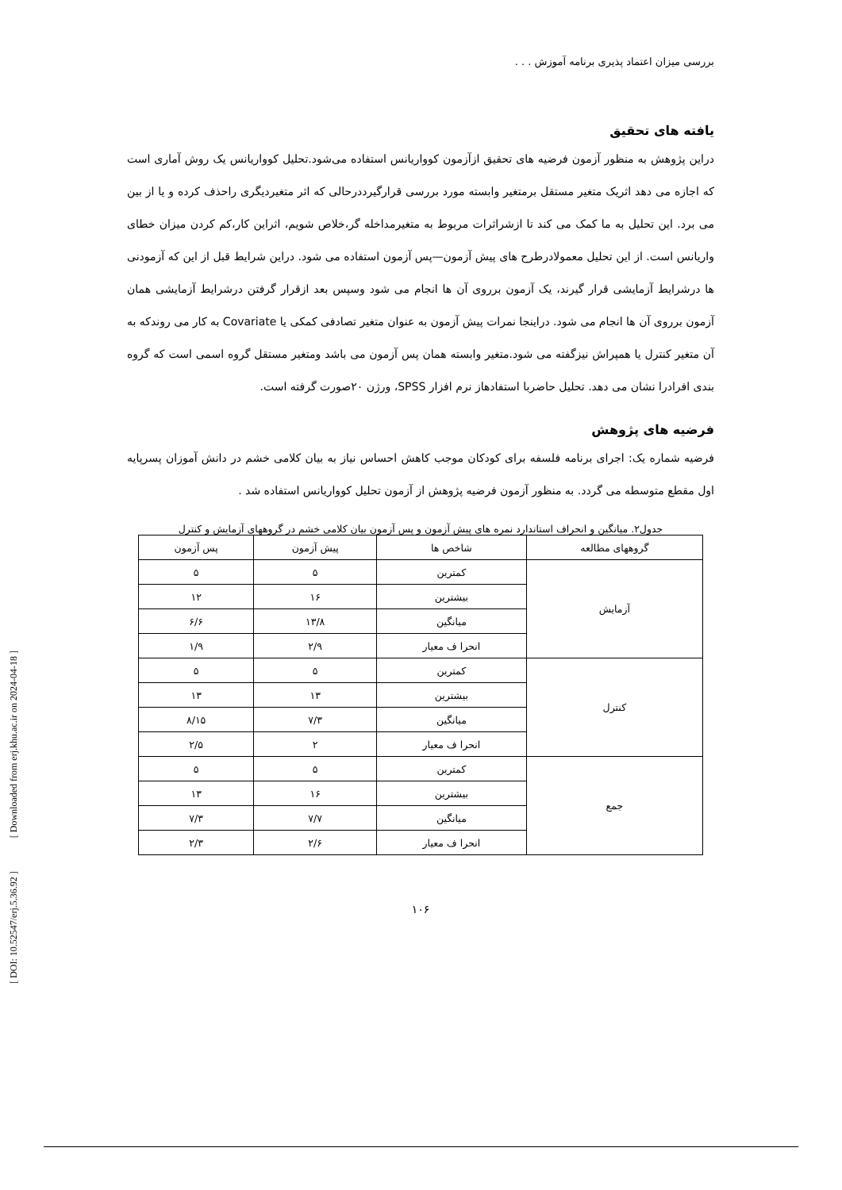بررسی میزان اعتماد پذیری برنامه آموزش . . .
یافته های تحقیق
دراین پژوهش به منظور آزمون فرضیه های تحقیق ازآزمون کوواریانس استفاده می‌شود.تحلیل کوواریانس یک روش آماری است که اجازه می دهد اثریک متغیر مستقل برمتغیر وابسته مورد بررسی قرارگیرددرحالی که اثر متغیردیگری راحذف کرده و یا از بین می برد. این تحلیل به ما کمک می کند تا ازشراثرات مربوط به متغیرمداخله گر،خلاص شویم، اثراین کار،کم کردن میزان خطای واریانس است. از این تحلیل معمولادرطرح های پیش آزمون—پس آزمون استفاده می شود. دراین شرایط قبل از این که آزمودنی ها درشرایط آزمایشی قرار گیرند، یک آزمون برروی آن ها انجام می شود وسپس بعد ازقرار گرفتن درشرایط آزمایشی همان آزمون برروی آن ها انجام می شود. دراینجا نمرات پیش آزمون به عنوان متغیر تصادفی کمکی یا Covariate به کار می روندکه به آن متغیر کنترل یا همپراش نیزگفته می شود.متغیر وابسته همان پس آزمون می باشد ومتغیر مستقل گروه اسمی است که گروه بندی افرادرا نشان می دهد. تحلیل حاضربا استفادهاز نرم افزار SPSS، ورژن ۲۰صورت گرفته است.
فرضیه های پژوهش
فرضیه شماره یک: اجرای برنامه فلسفه برای کودکان موجب کاهش احساس نیاز به بیان کلامی خشم در دانش آموزان پسرپایه اول مقطع متوسطه می گردد. به منظور آزمون فرضیه پژوهش از آزمون تحلیل کوواریانس استفاده شد .
جدول۲. میانگین و انحراف استاندارد نمره های پیش آزمون و پس آزمون بیان کلامی خشم در گروههای آزمایش و کنترل
| گروههای مطالعه | شاخص ها | پیش آزمون | پس آزمون |
| --- | --- | --- | --- |
| آزمایش | کمترین | ۵ | ۵ |
| | بیشترین | ۱۶ | ۱۲ |
| | میانگین | ۱۳/۸ | ۶/۶ |
| | انحرا ف معیار | ۲/۹ | ۱/۹ |
| کنترل | کمترین | ۵ | ۵ |
| | بیشترین | ۱۳ | ۱۳ |
| | میانگین | ۷/۳ | ۸/۱۵ |
| | انحرا ف معیار | ۲ | ۲/۵ |
| جمع | کمترین | ۵ | ۵ |
| | بیشترین | ۱۶ | ۱۳ |
| | میانگین | ۷/۷ | ۷/۳ |
| | انحرا ف معیار | ۲/۶ | ۲/۳ |
۱۰۶
[ DOI: 10.52547/erj.5.36.92 ] [ Downloaded from erj.khu.ac.ir on 2024-04-18 ]